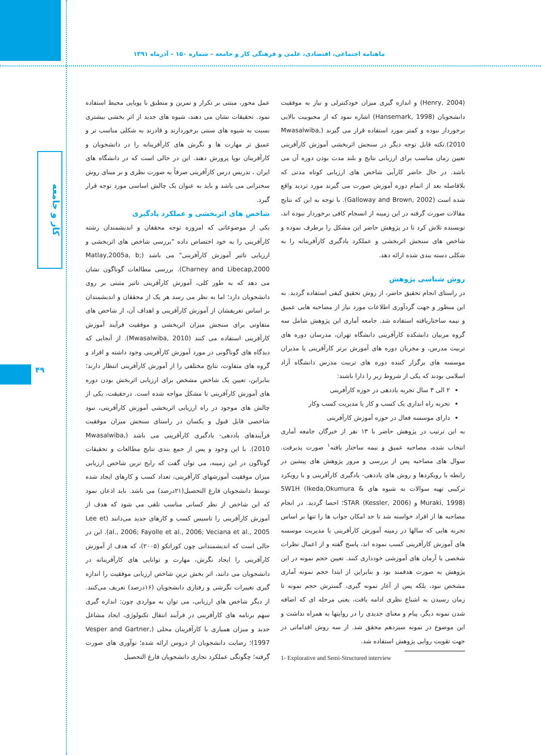ماهنامه اجتماعی، اقتصادی، علمی و فرهنگی کار و جامعه – شماره ۱۵۰ – آذرماه ۱۳۹۱
کار و جامعه
۴۹
عمل محور، مبتنی بر تکرار و تمرین و منطبق با پویایی محیط استفاده نمود. تحقیقات نشان می دهند، شیوه های جدید از اثر بخشی بیشتری نسبت به شیوه های سنتی برخوردارند و قادرند به شکلی مناسب تر و عمیق تر مهارت ها و نگرش های کارآفرینانه را در دانشجویان و کارآفرینان نوپا پرورش دهند. این در حالی است که در دانشگاه های ایران ، تدریس درس کارآفرینی صرفاً به صورت نظری و بر مبنای روش سخنرانی می باشد و باید به عنوان یک چالش اساسی مورد توجه قرار گیرد.
شاخص های اثربخشی و عملکرد یادگیری
یکی از موضوعاتی که امروزه توجه محققان و اندیشمندان رشته کارآفرینی را به خود اختصاص داده "بررسی شاخص های اثربخشی و ارزیابی تاثیر آموزش کارآفرینی" می باشد (Matlay,2005a, b; Charney and Libecap,2000). بررسی مطالعات گوناگون نشان می دهد که به طور کلی، آموزش کارآفرینی تاثیر مثبتی بر روی دانشجویان دارد؛ اما به نظر می رسد هر یک از محققان و اندیشمندان بر اساس تعریفشان از آموزش کارآفرینی و اهداف آن، از شاخص های متفاوتی برای سنجش میزان اثربخشی و موفقیت فرآیند آموزش کارآفرینی استفاده می کنند (Mwasalwiba, 2010). از آنجایی که دیدگاه های گوناگونی در مورد آموزش کارآفرینی وجود داشته و افراد و گروه های متفاوت، نتایج مختلفی را از آموزش کارآفرینی انتظار دارند؛ بنابراین، تعیین یک شاخص مشخص برای ارزیابی اثربخش بودن دوره های آموزش کارآفرینی با مشکل مواجه شده است. درحقیقت، یکی از چالش های موجود در راه ارزیابی اثربخشی آموزش کارآفرینی، نبود شاخصی قابل قبول و یکسان در راستای سنجش میزان موفقیت فرآیندهای یاددهی- یادگیری کارآفرینی می باشد (Mwasalwiba, 2010). با این وجود و پس از جمع بندی نتایج مطالعات و تحقیقات گوناگون در این زمینه، می توان گفت که رایج ترین شاخص ارزیابی میزان موفقیت آموزشهای کارآفرینی، تعداد کسب و کارهای ایجاد شده توسط دانشجویان فارغ التحصیل(۲۱درصد) می باشد. باید اذعان نمود که این شاخص از نظر کسانی مناسب تلقی می شود که هدف از آموزش کارآفرینی را تاسیس کسب و کارهای جدید می‌دانند (Lee et al., 2006; Fayolle et al., 2006; Veciana et al., 2005). این در حالی است که اندیشمندانی چون کوراتکو (۲۰۰۵)، که هدف از آموزش کارآفرینی را ایجاد نگرش، مهارت و توانایی های کارآفرینانه در دانشجویان می دانند، اثر بخش ترین شاخص ارزیابی موفقیت را اندازه گیری تغییرات نگرشی و رفتاری دانشجویان (۱۶درصد) تعریف می‌کنند. از دیگر شاخص های ارزیابی، می توان به مواردی چون: اندازه گیری سهم برنامه های کارآفرینی در فرآیند انتقال تکنولوژی، ایجاد مشاغل جدید و میزان همیاری با کارآفرینان محلی (Vesper and Gartner, 1997)؛ رضایت دانشجویان از دروس ارائه شده؛ نوآوری های صورت گرفته؛ چگونگی عملکرد تجاری دانشجویان فارغ التحصیل
(Henry, 2004) و اندازه گیری میزان خودکنترلی و نیاز به موفقیت دانشجویان (Hansemark, 1998) اشاره نمود که از محبوبیت بالایی برخوردار نبوده و کمتر مورد استفاده قرار می گیرند (Mwasalwiba, 2010).نکته قابل توجه دیگر در سنجش اثربخشی آموزش کارآفرینی تعیین زمان مناسب برای ارزیابی نتایج و بلند مدت بودن دوره آن می باشد. در حال حاضر کارآیی شاخص های ارزیابی کوتاه مدتی که بلافاصله بعد از اتمام دوره آموزش صورت می گیرند مورد تردید واقع شده است (Galloway and Brown, 2002). با توجه به این که نتایج مقالات صورت گرفته در این زمینه از انسجام کافی برخوردار نبوده اند، نویسنده تلاش کرد تا در پژوهش حاضر این مشکل را برطرف نموده و شاخص های سنجش اثربخشی و عملکرد یادگیری کارآفرینانه را به شکلی دسته بندی شده ارائه دهد.
روش شناسی پژوهش
در راستای انجام تحقیق حاضر، از روش تحقیق کیفی استفاده گردید. به این منظور و جهت گردآوری اطلاعات مورد نیاز از مصاحبه هایی عمیق و نیمه ساختاریافته استفاده شد. جامعه آماری این پژوهش شامل سه گروه مربیان دانشکده کارآفرینی دانشگاه تهران، مدرسان دوره های تربیت مدرس، و مجریان دوره های آموزش برتر کارآفرینی یا مدیران موسسه های برگزار کننده دوره های تربیت مدرس دانشگاه آزاد اسلامی بودند که یکی از شروط زیر را دارا باشند:
۲ الی ۳ سال تجربه یاددهی در حوزه کارآفرینی
تجربه راه اندازی یک کسب و کار یا مدیریت کسب وکار
دارای موسسه فعال در حوزه آموزش کارآفرینی
به این ترتیب در پژوهش حاضر با ۱۳ نفر از خبرگان جامعه آماری انتخاب شده، مصاحبه عمیق و نیمه ساختار یافته<sup>۱</sup> صورت پذیرفت. سوال های مصاحبه پس از بررسی و مرور پژوهش های پیشین در رابطه با رویکردها و روش های یاددهی- یادگیری کارآفرینی و با رویکرد ترکیبی تهیه سوالات به شیوه های 5W1H (Ikeda,Okumura & Muraki, 1998) و (STAR (Kessler, 2006؛ احصا گردید. در انجام مصاحبه ها از افراد خواسته شد تا حد امکان جواب ها را تنها بر اساس تجربه هایی که سالها در زمینه آموزش کارآفرینی یا مدیریت موسسه های آموزش کارآفرینی کسب نموده اند، پاسخ گفته و از اعمال نظرات شخصی یا آرمان های آموزشی خودداری کنند. تعیین حجم نمونه در این پژوهش به صورت هدفمند بود و بنابراین از ابتدا حجم نمونه آماری مشخص نبود، بلکه پس از آغاز نمونه گیری، گسترش حجم نمونه تا زمان رسیدن به اشباع نظری ادامه یافت، یعنی مرحله ای که اضافه شدن نمونه دیگر، پیام و معنای جدیدی را در روایتها به همراه نداشت و این موضوع در نمونه سیزدهم محقق شد. از سه روش اقداماتی در جهت تقویت روایی پژوهش استفاده شد.
1- Explorative and Semi-Structured interview